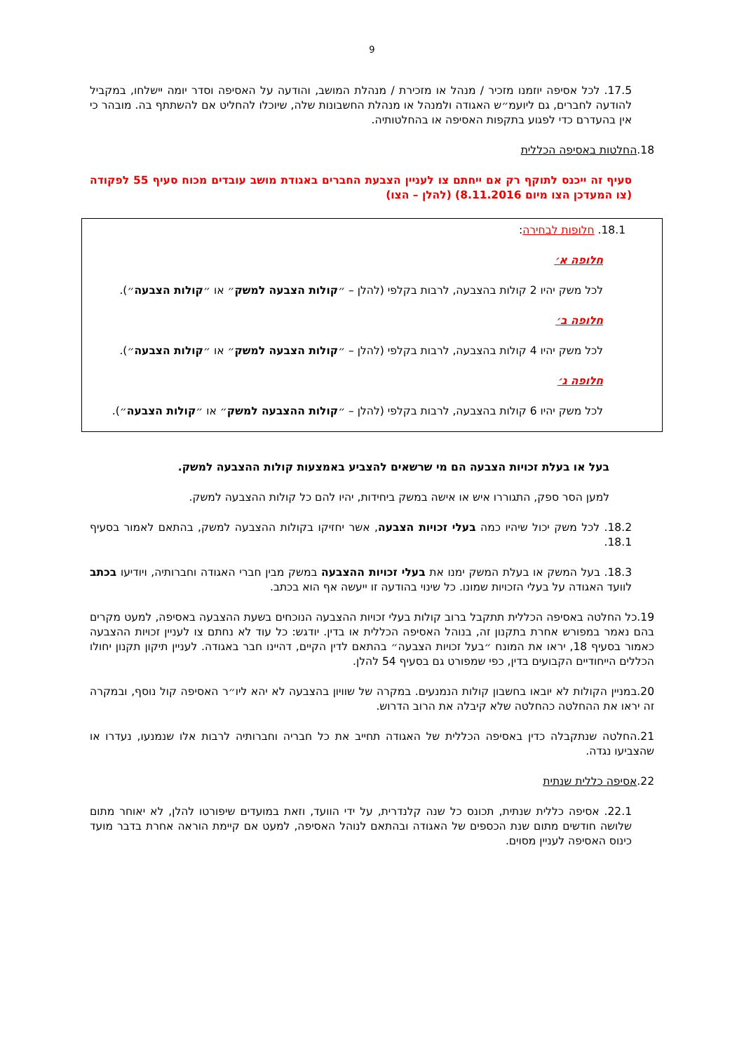9
17.5. לכל אסיפה יוזמנו מזכיר / מנהל או מזכירת / מנהלת המושב, והודעה על האסיפה וסדר יומה יישלחו, במקביל להודעה לחברים, גם ליועמ״ש האגודה ולמנהל או מנהלת החשבונות שלה, שיוכלו להחליט אם להשתתף בה. מובהר כי אין בהעדרם כדי לפגוע בתקפות האסיפה או בהחלטותיה.
18.החלטות באסיפה הכללית
סעיף זה ייכנס לתוקף רק אם ייחתם צו לעניין הצבעת החברים באגודת מושב עובדים מכוח סעיף 55 לפקודה (צו המעדכן הצו מיום 8.11.2016) (להלן – הצו)
18.1. חלופות לבחירה:
חלופה א׳
לכל משק יהיו 2 קולות בהצבעה, לרבות בקלפי (להלן – ״קולות הצבעה למשק״ או ״קולות הצבעה״).
חלופה ב׳
לכל משק יהיו 4 קולות בהצבעה, לרבות בקלפי (להלן – ״קולות הצבעה למשק״ או ״קולות הצבעה״).
חלופה ג׳
לכל משק יהיו 6 קולות בהצבעה, לרבות בקלפי (להלן – ״קולות ההצבעה למשק״ או ״קולות הצבעה״).
בעל או בעלת זכויות הצבעה הם מי שרשאים להצביע באמצעות קולות ההצבעה למשק.
למען הסר ספק, התגוררו איש או אישה במשק ביחידות, יהיו להם כל קולות ההצבעה למשק.
18.2. לכל משק יכול שיהיו כמה בעלי זכויות הצבעה, אשר יחזיקו בקולות ההצבעה למשק, בהתאם לאמור בסעיף 18.1.
18.3. בעל המשק או בעלת המשק ימנו את בעלי זכויות ההצבעה במשק מבין חברי האגודה וחברותיה, ויודיעו בכתב לוועד האגודה על בעלי הזכויות שמונו. כל שינוי בהודעה זו ייעשה אף הוא בכתב.
19.כל החלטה באסיפה הכללית תתקבל ברוב קולות בעלי זכויות ההצבעה הנוכחים בשעת ההצבעה באסיפה, למעט מקרים בהם נאמר במפורש אחרת בתקנון זה, בנוהל האסיפה הכללית או בדין. יודגש: כל עוד לא נחתם צו לעניין זכויות ההצבעה כאמור בסעיף 18, יראו את המונח ״בעל זכויות הצבעה״ בהתאם לדין הקיים, דהיינו חבר באגודה. לעניין תיקון תקנון יחולו הכללים הייחודיים הקבועים בדין, כפי שמפורט גם בסעיף 54 להלן.
20.במניין הקולות לא יובאו בחשבון קולות הנמנעים. במקרה של שוויון בהצבעה לא יהא ליו״ר האסיפה קול נוסף, ובמקרה זה יראו את ההחלטה כהחלטה שלא קיבלה את הרוב הדרוש.
21.החלטה שנתקבלה כדין באסיפה הכללית של האגודה תחייב את כל חבריה וחברותיה לרבות אלו שנמנעו, נעדרו או שהצביעו נגדה.
22.אסיפה כללית שנתית
22.1. אסיפה כללית שנתית, תכונס כל שנה קלנדרית, על ידי הוועד, וזאת במועדים שיפורטו להלן, לא יאוחר מתום שלושה חודשים מתום שנת הכספים של האגודה ובהתאם לנוהל האסיפה, למעט אם קיימת הוראה אחרת בדבר מועד כינוס האסיפה לעניין מסוים.